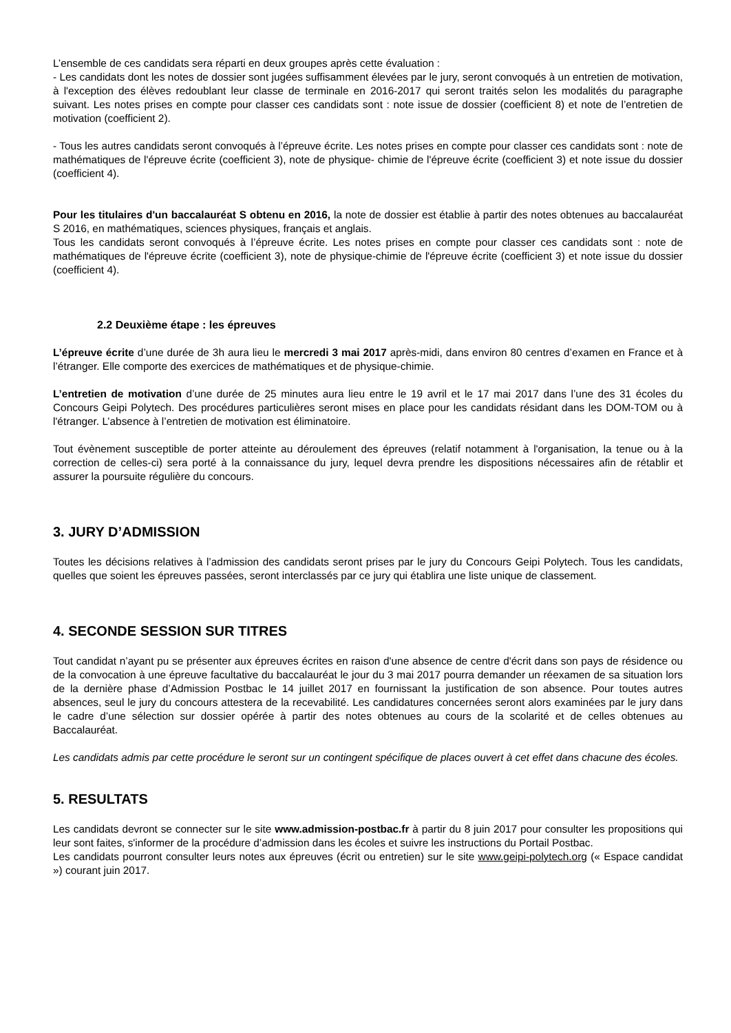L’ensemble de ces candidats sera réparti en deux groupes après cette évaluation :
- Les candidats dont les notes de dossier sont jugées suffisamment élevées par le jury, seront convoqués à un entretien de motivation, à l'exception des élèves redoublant leur classe de terminale en 2016-2017 qui seront traités selon les modalités du paragraphe suivant. Les notes prises en compte pour classer ces candidats sont : note issue de dossier (coefficient 8) et note de l’entretien de motivation (coefficient 2).
- Tous les autres candidats seront convoqués à l’épreuve écrite. Les notes prises en compte pour classer ces candidats sont : note de mathématiques de l'épreuve écrite (coefficient 3), note de physique- chimie de l'épreuve écrite (coefficient 3) et note issue du dossier (coefficient 4).
Pour les titulaires d'un baccalauréat S obtenu en 2016, la note de dossier est établie à partir des notes obtenues au baccalauréat S 2016, en mathématiques, sciences physiques, français et anglais.
Tous les candidats seront convoqués à l’épreuve écrite. Les notes prises en compte pour classer ces candidats sont : note de mathématiques de l'épreuve écrite (coefficient 3), note de physique-chimie de l'épreuve écrite (coefficient 3) et note issue du dossier (coefficient 4).
2.2 Deuxième étape : les épreuves
L’épreuve écrite d’une durée de 3h aura lieu le mercredi 3 mai 2017 après-midi, dans environ 80 centres d’examen en France et à l’étranger. Elle comporte des exercices de mathématiques et de physique-chimie.
L’entretien de motivation d’une durée de 25 minutes aura lieu entre le 19 avril et le 17 mai 2017 dans l’une des 31 écoles du Concours Geipi Polytech. Des procédures particulières seront mises en place pour les candidats résidant dans les DOM-TOM ou à l'étranger. L’absence à l’entretien de motivation est éliminatoire.
Tout évènement susceptible de porter atteinte au déroulement des épreuves (relatif notamment à l'organisation, la tenue ou à la correction de celles-ci) sera porté à la connaissance du jury, lequel devra prendre les dispositions nécessaires afin de rétablir et assurer la poursuite régulière du concours.
3. JURY D’ADMISSION
Toutes les décisions relatives à l’admission des candidats seront prises par le jury du Concours Geipi Polytech. Tous les candidats, quelles que soient les épreuves passées, seront interclassés par ce jury qui établira une liste unique de classement.
4. SECONDE SESSION SUR TITRES
Tout candidat n’ayant pu se présenter aux épreuves écrites en raison d'une absence de centre d'écrit dans son pays de résidence ou de la convocation à une épreuve facultative du baccalauréat le jour du 3 mai 2017 pourra demander un réexamen de sa situation lors de la dernière phase d’Admission Postbac le 14 juillet 2017 en fournissant la justification de son absence. Pour toutes autres absences, seul le jury du concours attestera de la recevabilité. Les candidatures concernées seront alors examinées par le jury dans le cadre d’une sélection sur dossier opérée à partir des notes obtenues au cours de la scolarité et de celles obtenues au Baccalauréat.
Les candidats admis par cette procédure le seront sur un contingent spécifique de places ouvert à cet effet dans chacune des écoles.
5. RESULTATS
Les candidats devront se connecter sur le site www.admission-postbac.fr à partir du 8 juin 2017 pour consulter les propositions qui leur sont faites, s'informer de la procédure d’admission dans les écoles et suivre les instructions du Portail Postbac.
Les candidats pourront consulter leurs notes aux épreuves (écrit ou entretien) sur le site www.geipi-polytech.org (« Espace candidat ») courant juin 2017.